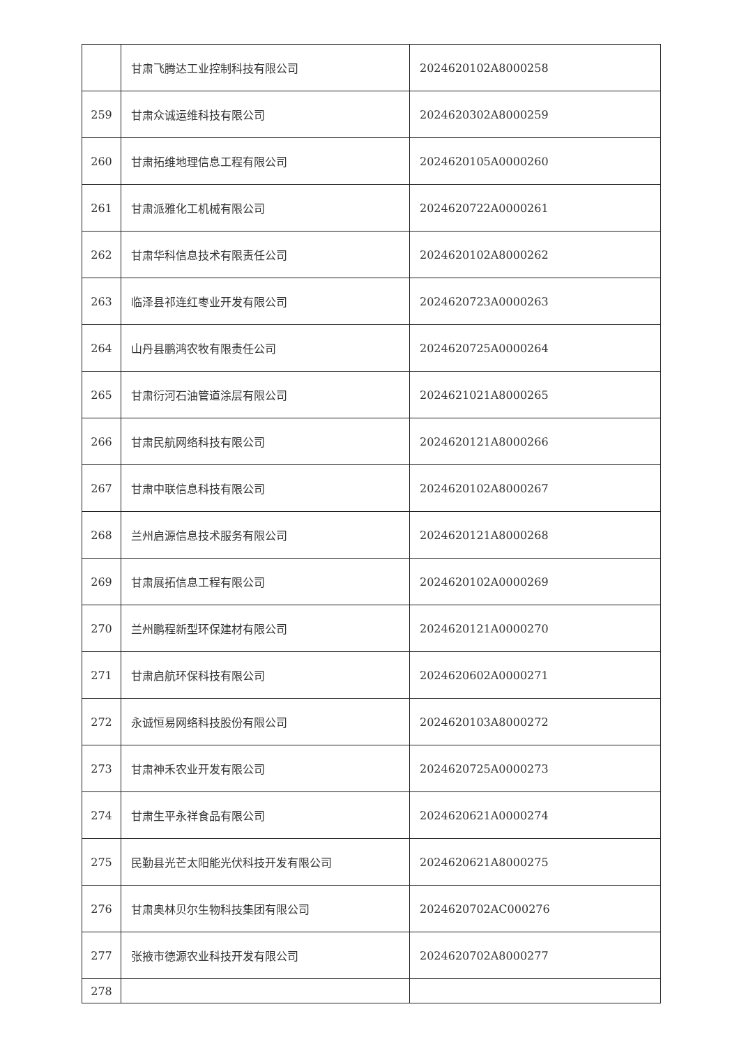| | 甘肃飞腾达工业控制科技有限公司 | 2024620102A8000258 |
| 259 | 甘肃众诚运维科技有限公司 | 2024620302A8000259 |
| 260 | 甘肃拓维地理信息工程有限公司 | 2024620105A0000260 |
| 261 | 甘肃派雅化工机械有限公司 | 2024620722A0000261 |
| 262 | 甘肃华科信息技术有限责任公司 | 2024620102A8000262 |
| 263 | 临泽县祁连红枣业开发有限公司 | 2024620723A0000263 |
| 264 | 山丹县鹏鸿农牧有限责任公司 | 2024620725A0000264 |
| 265 | 甘肃衍河石油管道涂层有限公司 | 2024621021A8000265 |
| 266 | 甘肃民航网络科技有限公司 | 2024620121A8000266 |
| 267 | 甘肃中联信息科技有限公司 | 2024620102A8000267 |
| 268 | 兰州启源信息技术服务有限公司 | 2024620121A8000268 |
| 269 | 甘肃展拓信息工程有限公司 | 2024620102A0000269 |
| 270 | 兰州鹏程新型环保建材有限公司 | 2024620121A0000270 |
| 271 | 甘肃启航环保科技有限公司 | 2024620602A0000271 |
| 272 | 永诚恒易网络科技股份有限公司 | 2024620103A8000272 |
| 273 | 甘肃神禾农业开发有限公司 | 2024620725A0000273 |
| 274 | 甘肃生平永祥食品有限公司 | 2024620621A0000274 |
| 275 | 民勤县光芒太阳能光伏科技开发有限公司 | 2024620621A8000275 |
| 276 | 甘肃奥林贝尔生物科技集团有限公司 | 2024620702AC000276 |
| 277 | 张掖市德源农业科技开发有限公司 | 2024620702A8000277 |
| 278 | | |